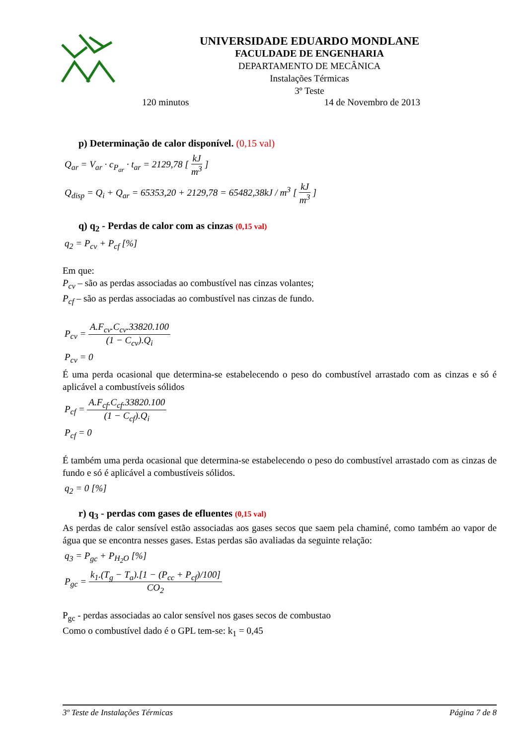UNIVERSIDADE EDUARDO MONDLANE
FACULDADE DE ENGENHARIA
DEPARTAMENTO DE MECÂNICA
Instalações Térmicas
3º Teste
120 minutos 14 de Novembro de 2013
p) Determinação de calor disponível. (0,15 val)
Q<sub>ar</sub> = V<sub>ar</sub> · c<sub>P<sub>ar</sub></sub> · t<sub>ar</sub> = 2129,78 [ kJ m<sup>3</sup> ]
Q<sub>disp</sub> = Q<sub>i</sub> + Q<sub>ar</sub> = 65353,20 + 2129,78 = 65482,38kJ / m<sup>3</sup> [ kJ m<sup>3</sup> ]
q) q<sub>2</sub> - Perdas de calor com as cinzas (0,15 val)
q<sub>2</sub> = P<sub>cv</sub> + P<sub>cf</sub> [%]
Em que:
P<sub>cv</sub> – são as perdas associadas ao combustível nas cinzas volantes;
P<sub>cf</sub> – são as perdas associadas ao combustível nas cinzas de fundo.
P<sub>cv</sub> = A.F<sub>cv</sub>.C<sub>cv</sub>.33820.100 (1 − C<sub>cv</sub>).Q<sub>i</sub>
P<sub>cv</sub> = 0
É uma perda ocasional que determina-se estabelecendo o peso do combustível arrastado com as cinzas e só é aplicável a combustíveis sólidos
P<sub>cf</sub> = A.F<sub>cf</sub>.C<sub>cf</sub>.33820.100 (1 − C<sub>cf</sub>).Q<sub>i</sub>
P<sub>cf</sub> = 0
É também uma perda ocasional que determina-se estabelecendo o peso do combustível arrastado com as cinzas de fundo e só é aplicável a combustíveis sólidos.
q<sub>2</sub> = 0 [%]
r) q<sub>3</sub> - perdas com gases de efluentes (0,15 val)
As perdas de calor sensível estão associadas aos gases secos que saem pela chaminé, como também ao vapor de água que se encontra nesses gases. Estas perdas são avaliadas da seguinte relação:
q<sub>3</sub> = P<sub>gc</sub> + P<sub>H<sub>2</sub>O</sub> [%]
P<sub>gc</sub> = k<sub>1</sub>.(T<sub>g</sub> − T<sub>a</sub>).[1 − (P<sub>cc</sub> + P<sub>cf</sub>)/100] CO<sub>2</sub>
P<sub>gc</sub> - perdas associadas ao calor sensível nos gases secos de combustao
Como o combustível dado é o GPL tem-se: k<sub>1</sub> = 0,45
3º Teste de Instalações Térmicas Página 7 de 8